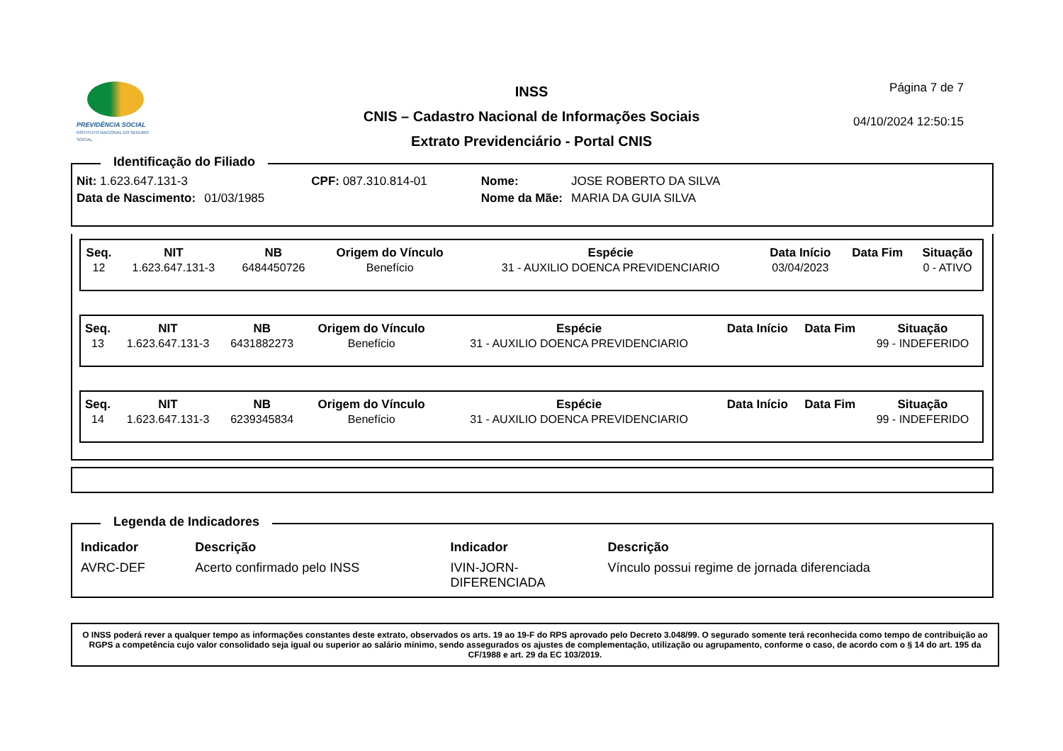PREVIDÊNCIA SOCIAL
INSTITUTO NACIONAL DO SEGURO SOCIAL
INSS
CNIS – Cadastro Nacional de Informações Sociais
Extrato Previdenciário - Portal CNIS
Página 7 de 7
04/10/2024 12:50:15
Identificação do Filiado
| Nit: 1.623.647.131-3 | | CPF: 087.310.814-01 | Nome: | JOSE ROBERTO DA SILVA |
| Data de Nascimento: | 01/03/1985 | | Nome da Mãe: | MARIA DA GUIA SILVA |
| Seq. | NIT | NB | Origem do Vínculo | Espécie | Data Início | Data Fim | Situação |
| --- | --- | --- | --- | --- | --- | --- | --- |
| 12 | 1.623.647.131-3 | 6484450726 | Benefício | 31 - AUXILIO DOENCA PREVIDENCIARIO | 03/04/2023 | | 0 - ATIVO |
| Seq. | NIT | NB | Origem do Vínculo | Espécie | Data Início | Data Fim | Situação |
| --- | --- | --- | --- | --- | --- | --- | --- |
| 13 | 1.623.647.131-3 | 6431882273 | Benefício | 31 - AUXILIO DOENCA PREVIDENCIARIO | | | 99 - INDEFERIDO |
| Seq. | NIT | NB | Origem do Vínculo | Espécie | Data Início | Data Fim | Situação |
| --- | --- | --- | --- | --- | --- | --- | --- |
| 14 | 1.623.647.131-3 | 6239345834 | Benefício | 31 - AUXILIO DOENCA PREVIDENCIARIO | | | 99 - INDEFERIDO |
Legenda de Indicadores
| Indicador | Descrição | Indicador | Descrição |
| --- | --- | --- | --- |
| AVRC-DEF | Acerto confirmado pelo INSS | IVIN-JORN- DIFERENCIADA | Vínculo possui regime de jornada diferenciada |
O INSS poderá rever a qualquer tempo as informações constantes deste extrato, observados os arts. 19 ao 19-F do RPS aprovado pelo Decreto 3.048/99. O segurado somente terá reconhecida como tempo de contribuição ao RGPS a competência cujo valor consolidado seja igual ou superior ao salário mínimo, sendo assegurados os ajustes de complementação, utilização ou agrupamento, conforme o caso, de acordo com o § 14 do art. 195 da CF/1988 e art. 29 da EC 103/2019.